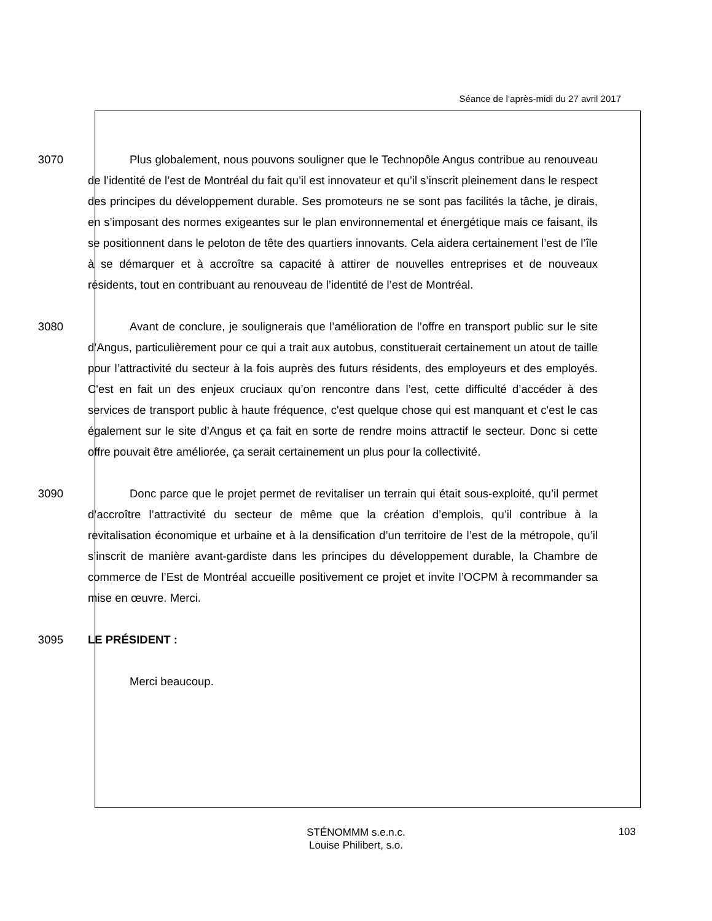Séance de l’après-midi du 27 avril 2017
3070 Plus globalement, nous pouvons souligner que le Technopôle Angus contribue au renouveau de l’identité de l’est de Montréal du fait qu’il est innovateur et qu’il s’inscrit pleinement dans le respect des principes du développement durable. Ses promoteurs ne se sont pas facilités la tâche, je dirais, en s’imposant des normes exigeantes sur le plan environnemental et énergétique mais ce faisant, ils se positionnent dans le peloton de tête des quartiers innovants. Cela aidera certainement l’est de l’île à se démarquer et à accroître sa capacité à attirer de nouvelles entreprises et de nouveaux résidents, tout en contribuant au renouveau de l’identité de l’est de Montréal.
3080 Avant de conclure, je soulignerais que l’amélioration de l’offre en transport public sur le site d’Angus, particulièrement pour ce qui a trait aux autobus, constituerait certainement un atout de taille pour l’attractivité du secteur à la fois auprès des futurs résidents, des employeurs et des employés. C'est en fait un des enjeux cruciaux qu’on rencontre dans l’est, cette difficulté d’accéder à des services de transport public à haute fréquence, c'est quelque chose qui est manquant et c'est le cas également sur le site d’Angus et ça fait en sorte de rendre moins attractif le secteur. Donc si cette offre pouvait être améliorée, ça serait certainement un plus pour la collectivité.
3090 Donc parce que le projet permet de revitaliser un terrain qui était sous-exploité, qu’il permet d’accroître l’attractivité du secteur de même que la création d’emplois, qu’il contribue à la revitalisation économique et urbaine et à la densification d’un territoire de l’est de la métropole, qu’il s’inscrit de manière avant-gardiste dans les principes du développement durable, la Chambre de commerce de l’Est de Montréal accueille positivement ce projet et invite l’OCPM à recommander sa mise en œuvre. Merci.
3095 LE PRÉSIDENT :
Merci beaucoup.
STÉNOMMM s.e.n.c.
Louise Philibert, s.o.
103